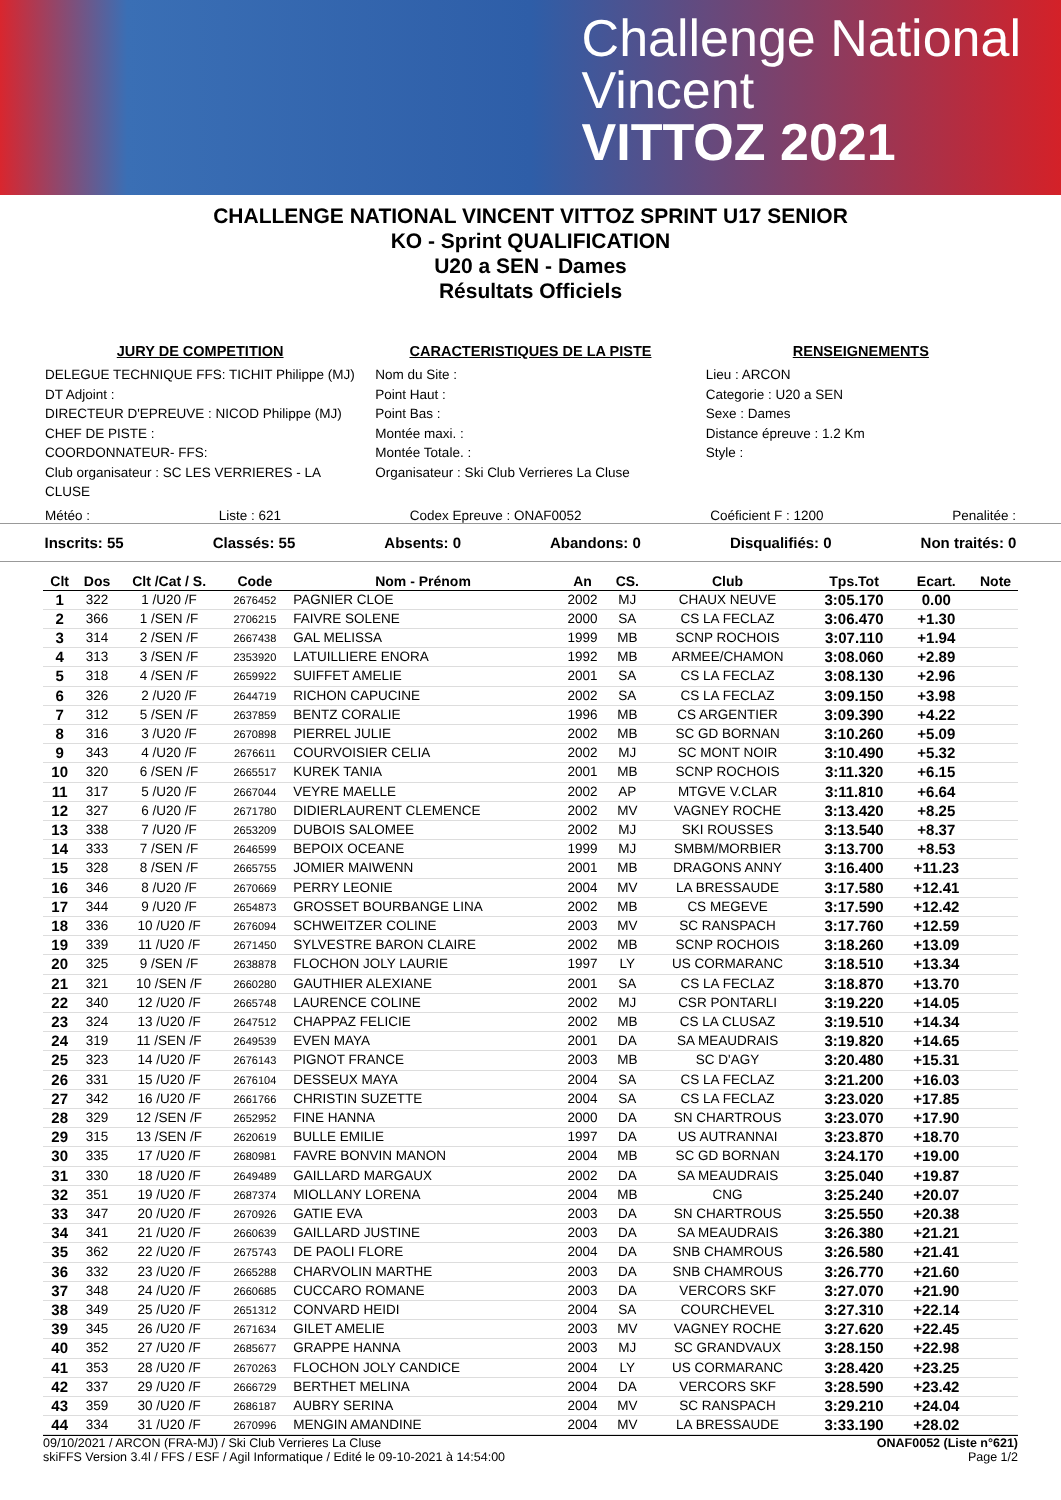Challenge National
Vincent
VITTOZ 2021
CHALLENGE NATIONAL VINCENT VITTOZ SPRINT U17 SENIOR
KO - Sprint QUALIFICATION
U20 a SEN - Dames
Résultats Officiels
JURY DE COMPETITION
DELEGUE TECHNIQUE FFS: TICHIT Philippe (MJ)
DT Adjoint :
DIRECTEUR D'EPREUVE : NICOD Philippe (MJ)
CHEF DE PISTE :
COORDONNATEUR- FFS:
Club organisateur : SC LES VERRIERES - LA CLUSE
CARACTERISTIQUES DE LA PISTE
Nom du Site :
Point Haut :
Point Bas :
Montée maxi. :
Montée Totale. :
Organisateur : Ski Club Verrieres La Cluse
RENSEIGNEMENTS
Lieu : ARCON
Categorie : U20 a SEN
Sexe : Dames
Distance épreuve : 1.2 Km
Style :
Météo : Liste : 621 Codex Epreuve : ONAF0052 Coéficient F : 1200 Penalitée :
Inscrits: 55 Classés: 55 Absents: 0 Abandons: 0 Disqualifiés: 0 Non traités: 0
| Clt | Dos | Clt /Cat / S. | Code | Nom - Prénom | An | CS. | Club | Tps.Tot | Ecart. | Note |
| --- | --- | --- | --- | --- | --- | --- | --- | --- | --- | --- |
| 1 | 322 | 1 /U20 /F | 2676452 | PAGNIER CLOE | 2002 | MJ | CHAUX NEUVE | 3:05.170 | 0.00 | |
| 2 | 366 | 1 /SEN /F | 2706215 | FAIVRE SOLENE | 2000 | SA | CS LA FECLAZ | 3:06.470 | +1.30 | |
| 3 | 314 | 2 /SEN /F | 2667438 | GAL MELISSA | 1999 | MB | SCNP ROCHOIS | 3:07.110 | +1.94 | |
| 4 | 313 | 3 /SEN /F | 2353920 | LATUILLIERE ENORA | 1992 | MB | ARMEE/CHAMON | 3:08.060 | +2.89 | |
| 5 | 318 | 4 /SEN /F | 2659922 | SUIFFET AMELIE | 2001 | SA | CS LA FECLAZ | 3:08.130 | +2.96 | |
| 6 | 326 | 2 /U20 /F | 2644719 | RICHON CAPUCINE | 2002 | SA | CS LA FECLAZ | 3:09.150 | +3.98 | |
| 7 | 312 | 5 /SEN /F | 2637859 | BENTZ CORALIE | 1996 | MB | CS ARGENTIER | 3:09.390 | +4.22 | |
| 8 | 316 | 3 /U20 /F | 2670898 | PIERREL JULIE | 2002 | MB | SC GD BORNAN | 3:10.260 | +5.09 | |
| 9 | 343 | 4 /U20 /F | 2676611 | COURVOISIER CELIA | 2002 | MJ | SC MONT NOIR | 3:10.490 | +5.32 | |
| 10 | 320 | 6 /SEN /F | 2665517 | KUREK TANIA | 2001 | MB | SCNP ROCHOIS | 3:11.320 | +6.15 | |
| 11 | 317 | 5 /U20 /F | 2667044 | VEYRE MAELLE | 2002 | AP | MTGVE V.CLAR | 3:11.810 | +6.64 | |
| 12 | 327 | 6 /U20 /F | 2671780 | DIDIERLAURENT CLEMENCE | 2002 | MV | VAGNEY ROCHE | 3:13.420 | +8.25 | |
| 13 | 338 | 7 /U20 /F | 2653209 | DUBOIS SALOMEE | 2002 | MJ | SKI ROUSSES | 3:13.540 | +8.37 | |
| 14 | 333 | 7 /SEN /F | 2646599 | BEPOIX OCEANE | 1999 | MJ | SMBM/MORBIER | 3:13.700 | +8.53 | |
| 15 | 328 | 8 /SEN /F | 2665755 | JOMIER MAIWENN | 2001 | MB | DRAGONS ANNY | 3:16.400 | +11.23 | |
| 16 | 346 | 8 /U20 /F | 2670669 | PERRY LEONIE | 2004 | MV | LA BRESSAUDE | 3:17.580 | +12.41 | |
| 17 | 344 | 9 /U20 /F | 2654873 | GROSSET BOURBANGE LINA | 2002 | MB | CS MEGEVE | 3:17.590 | +12.42 | |
| 18 | 336 | 10 /U20 /F | 2676094 | SCHWEITZER COLINE | 2003 | MV | SC RANSPACH | 3:17.760 | +12.59 | |
| 19 | 339 | 11 /U20 /F | 2671450 | SYLVESTRE BARON CLAIRE | 2002 | MB | SCNP ROCHOIS | 3:18.260 | +13.09 | |
| 20 | 325 | 9 /SEN /F | 2638878 | FLOCHON JOLY LAURIE | 1997 | LY | US CORMARANC | 3:18.510 | +13.34 | |
| 21 | 321 | 10 /SEN /F | 2660280 | GAUTHIER ALEXIANE | 2001 | SA | CS LA FECLAZ | 3:18.870 | +13.70 | |
| 22 | 340 | 12 /U20 /F | 2665748 | LAURENCE COLINE | 2002 | MJ | CSR PONTARLI | 3:19.220 | +14.05 | |
| 23 | 324 | 13 /U20 /F | 2647512 | CHAPPAZ FELICIE | 2002 | MB | CS LA CLUSAZ | 3:19.510 | +14.34 | |
| 24 | 319 | 11 /SEN /F | 2649539 | EVEN MAYA | 2001 | DA | SA MEAUDRAIS | 3:19.820 | +14.65 | |
| 25 | 323 | 14 /U20 /F | 2676143 | PIGNOT FRANCE | 2003 | MB | SC D'AGY | 3:20.480 | +15.31 | |
| 26 | 331 | 15 /U20 /F | 2676104 | DESSEUX MAYA | 2004 | SA | CS LA FECLAZ | 3:21.200 | +16.03 | |
| 27 | 342 | 16 /U20 /F | 2661766 | CHRISTIN SUZETTE | 2004 | SA | CS LA FECLAZ | 3:23.020 | +17.85 | |
| 28 | 329 | 12 /SEN /F | 2652952 | FINE HANNA | 2000 | DA | SN CHARTROUS | 3:23.070 | +17.90 | |
| 29 | 315 | 13 /SEN /F | 2620619 | BULLE EMILIE | 1997 | DA | US AUTRANNAI | 3:23.870 | +18.70 | |
| 30 | 335 | 17 /U20 /F | 2680981 | FAVRE BONVIN MANON | 2004 | MB | SC GD BORNAN | 3:24.170 | +19.00 | |
| 31 | 330 | 18 /U20 /F | 2649489 | GAILLARD MARGAUX | 2002 | DA | SA MEAUDRAIS | 3:25.040 | +19.87 | |
| 32 | 351 | 19 /U20 /F | 2687374 | MIOLLANY LORENA | 2004 | MB | CNG | 3:25.240 | +20.07 | |
| 33 | 347 | 20 /U20 /F | 2670926 | GATIE EVA | 2003 | DA | SN CHARTROUS | 3:25.550 | +20.38 | |
| 34 | 341 | 21 /U20 /F | 2660639 | GAILLARD JUSTINE | 2003 | DA | SA MEAUDRAIS | 3:26.380 | +21.21 | |
| 35 | 362 | 22 /U20 /F | 2675743 | DE PAOLI FLORE | 2004 | DA | SNB CHAMROUS | 3:26.580 | +21.41 | |
| 36 | 332 | 23 /U20 /F | 2665288 | CHARVOLIN MARTHE | 2003 | DA | SNB CHAMROUS | 3:26.770 | +21.60 | |
| 37 | 348 | 24 /U20 /F | 2660685 | CUCCARO ROMANE | 2003 | DA | VERCORS SKF | 3:27.070 | +21.90 | |
| 38 | 349 | 25 /U20 /F | 2651312 | CONVARD HEIDI | 2004 | SA | COURCHEVEL | 3:27.310 | +22.14 | |
| 39 | 345 | 26 /U20 /F | 2671634 | GILET AMELIE | 2003 | MV | VAGNEY ROCHE | 3:27.620 | +22.45 | |
| 40 | 352 | 27 /U20 /F | 2685677 | GRAPPE HANNA | 2003 | MJ | SC GRANDVAUX | 3:28.150 | +22.98 | |
| 41 | 353 | 28 /U20 /F | 2670263 | FLOCHON JOLY CANDICE | 2004 | LY | US CORMARANC | 3:28.420 | +23.25 | |
| 42 | 337 | 29 /U20 /F | 2666729 | BERTHET MELINA | 2004 | DA | VERCORS SKF | 3:28.590 | +23.42 | |
| 43 | 359 | 30 /U20 /F | 2686187 | AUBRY SERINA | 2004 | MV | SC RANSPACH | 3:29.210 | +24.04 | |
| 44 | 334 | 31 /U20 /F | 2670996 | MENGIN AMANDINE | 2004 | MV | LA BRESSAUDE | 3:33.190 | +28.02 | |
09/10/2021 / ARCON (FRA-MJ) / Ski Club Verrieres La Cluse ONAF0052 (Liste n°621)
skiFFS Version 3.4l / FFS / ESF / Agil Informatique / Edité le 09-10-2021 à 14:54:00 Page 1/2